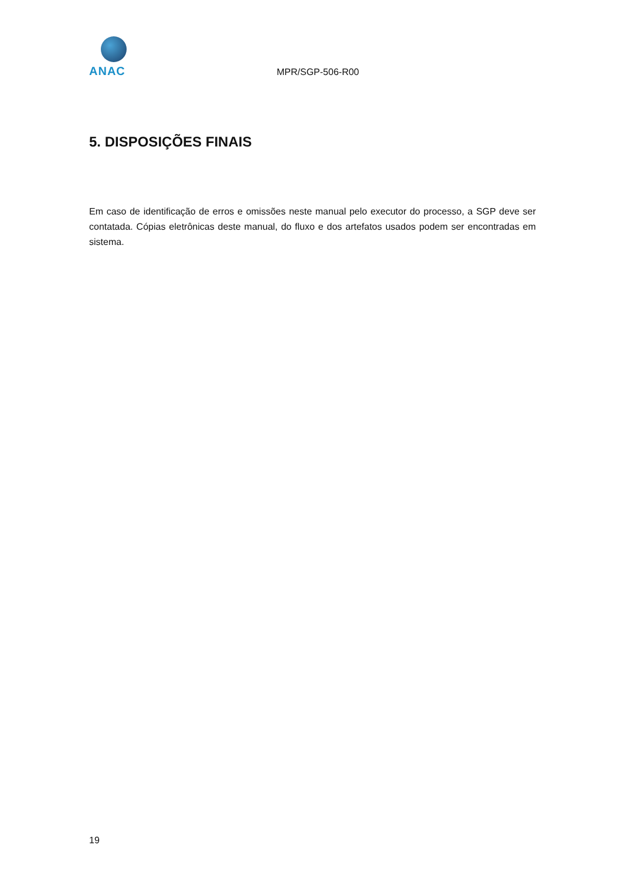ANAC
MPR/SGP-506-R00
5. DISPOSIÇÕES FINAIS
Em caso de identificação de erros e omissões neste manual pelo executor do processo, a SGP deve ser contatada. Cópias eletrônicas deste manual, do fluxo e dos artefatos usados podem ser encontradas em sistema.
19